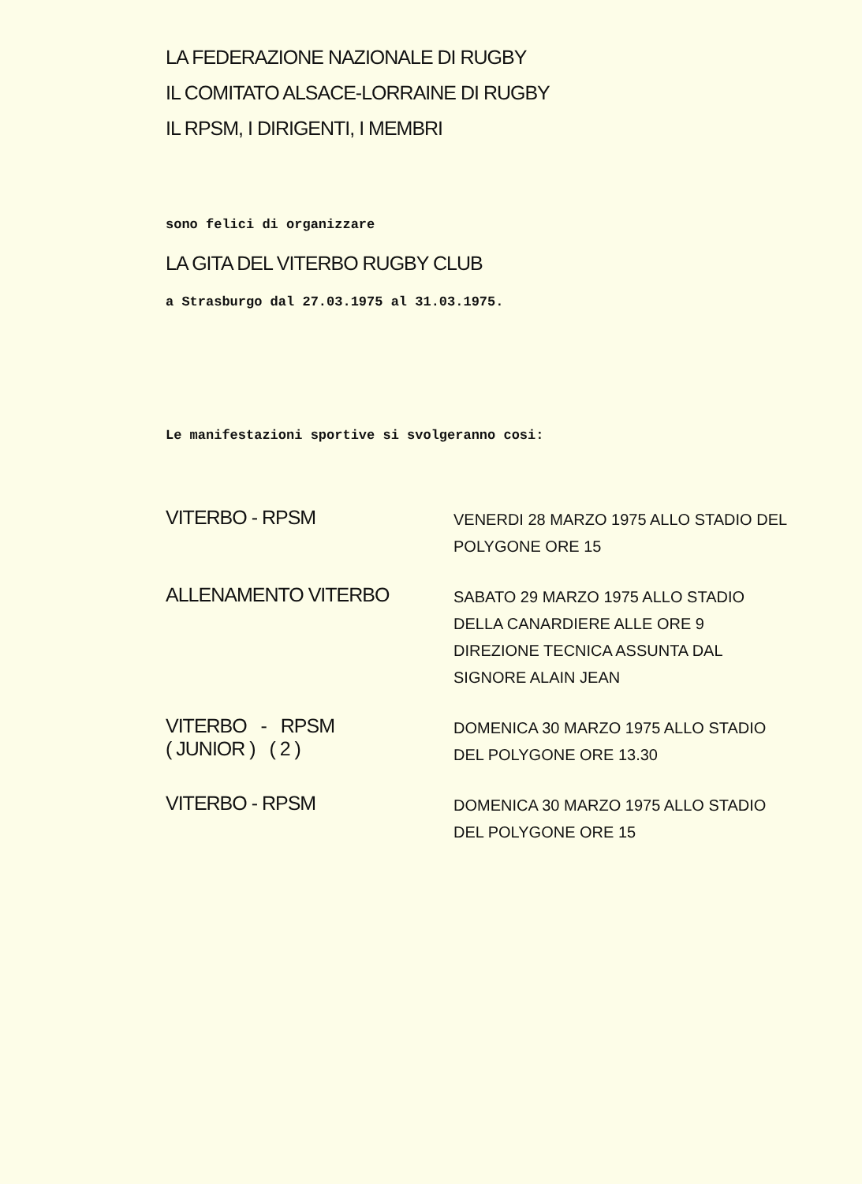LA FEDERAZIONE NAZIONALE DI RUGBY
IL COMITATO ALSACE-LORRAINE DI RUGBY
IL RPSM, I DIRIGENTI, I MEMBRI
sono felici di organizzare
LA GITA DEL VITERBO RUGBY CLUB
a Strasburgo dal 27.03.1975 al 31.03.1975.
Le manifestazioni sportive si svolgeranno cosi:
VITERBO - RPSM
VENERDI 28 MARZO 1975 ALLO STADIO DEL POLYGONE ORE 15
ALLENAMENTO VITERBO
SABATO 29 MARZO 1975 ALLO STADIO DELLA CANARDIERE ALLE ORE 9
DIREZIONE TECNICA ASSUNTA DAL SIGNORE ALAIN JEAN
VITERBO - RPSM
( JUNIOR ) ( 2 )
DOMENICA 30 MARZO 1975 ALLO STADIO DEL POLYGONE ORE 13.30
VITERBO - RPSM
DOMENICA 30 MARZO 1975 ALLO STADIO DEL POLYGONE ORE 15